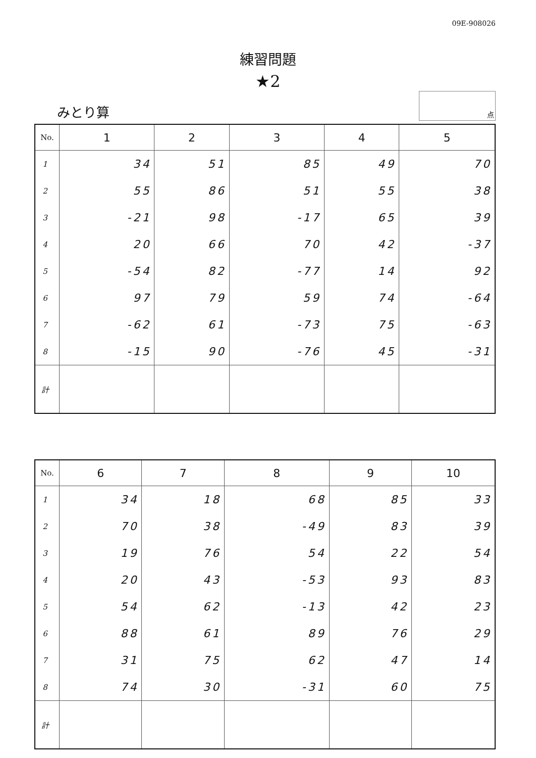09E-908026
練習問題
★2
みとり算
点
| No. | 1 | 2 | 3 | 4 | 5 |
| --- | --- | --- | --- | --- | --- |
| 1 | 34 | 51 | 85 | 49 | 70 |
| 2 | 55 | 86 | 51 | 55 | 38 |
| 3 | -21 | 98 | -17 | 65 | 39 |
| 4 | 20 | 66 | 70 | 42 | -37 |
| 5 | -54 | 82 | -77 | 14 | 92 |
| 6 | 97 | 79 | 59 | 74 | -64 |
| 7 | -62 | 61 | -73 | 75 | -63 |
| 8 | -15 | 90 | -76 | 45 | -31 |
| 計 | | | | | |
| No. | 6 | 7 | 8 | 9 | 10 |
| --- | --- | --- | --- | --- | --- |
| 1 | 34 | 18 | 68 | 85 | 33 |
| 2 | 70 | 38 | -49 | 83 | 39 |
| 3 | 19 | 76 | 54 | 22 | 54 |
| 4 | 20 | 43 | -53 | 93 | 83 |
| 5 | 54 | 62 | -13 | 42 | 23 |
| 6 | 88 | 61 | 89 | 76 | 29 |
| 7 | 31 | 75 | 62 | 47 | 14 |
| 8 | 74 | 30 | -31 | 60 | 75 |
| 計 | | | | | |